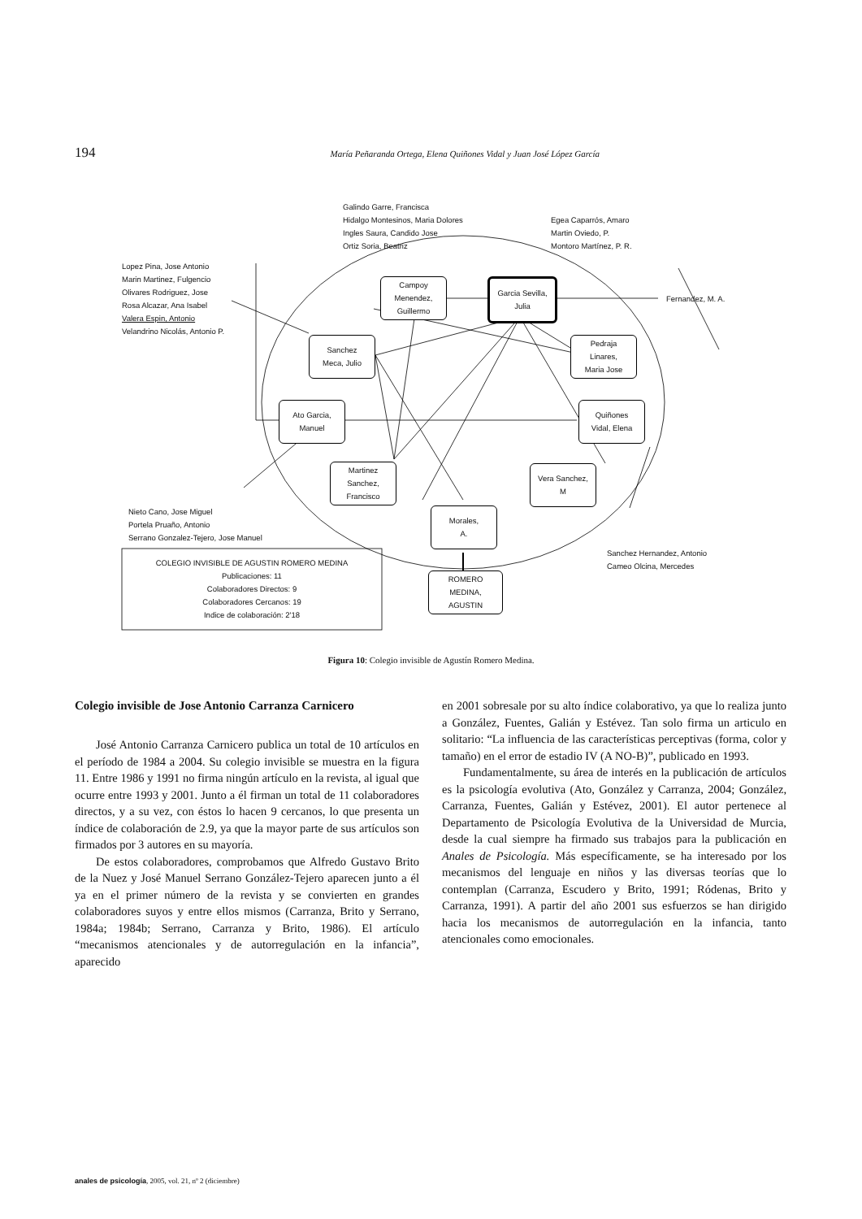194 María Peñaranda Ortega, Elena Quiñones Vidal y Juan José López García
Galindo Garre, Francisca
Hidalgo Montesinos, Maria Dolores
Ingles Saura, Candido Jose
Ortiz Soria, Beatriz
Egea Caparrós, Amaro
Martin Oviedo, P.
Montoro Martínez, P. R.
Lopez Pina, Jose Antonio
Marin Martinez, Fulgencio
Olivares Rodriguez, Jose
Rosa Alcazar, Ana Isabel
Valera Espin, Antonio
Velandrino Nicolás, Antonio P.
Fernandez, M. A.
Nieto Cano, Jose Miguel
Portela Pruaño, Antonio
Serrano Gonzalez-Tejero, Jose Manuel
Sanchez Hernandez, Antonio
Cameo Olcina, Mercedes
Campoy
Menendez,
Guillermo
Garcia Sevilla,
Julia
Sanchez
Meca, Julio
Pedraja
Linares,
Maria Jose
Ato Garcia,
Manuel
Quiñones
Vidal, Elena
Martinez
Sanchez,
Francisco
Vera Sanchez,
M
Morales,
A.
ROMERO
MEDINA,
AGUSTIN
COLEGIO INVISIBLE DE AGUSTIN ROMERO MEDINA
Publicaciones: 11
Colaboradores Directos: 9
Colaboradores Cercanos: 19
Indice de colaboración: 2'18
Figura 10: Colegio invisible de Agustín Romero Medina.
Colegio invisible de Jose Antonio Carranza Carnicero
José Antonio Carranza Carnicero publica un total de 10 artículos en el período de 1984 a 2004. Su colegio invisible se muestra en la figura 11. Entre 1986 y 1991 no firma ningún artículo en la revista, al igual que ocurre entre 1993 y 2001. Junto a él firman un total de 11 colaboradores directos, y a su vez, con éstos lo hacen 9 cercanos, lo que presenta un índice de colaboración de 2.9, ya que la mayor parte de sus artículos son firmados por 3 autores en su mayoría.
De estos colaboradores, comprobamos que Alfredo Gustavo Brito de la Nuez y José Manuel Serrano González-Tejero aparecen junto a él ya en el primer número de la revista y se convierten en grandes colaboradores suyos y entre ellos mismos (Carranza, Brito y Serrano, 1984a; 1984b; Serrano, Carranza y Brito, 1986). El artículo “mecanismos atencionales y de autorregulación en la infancia”, aparecido
en 2001 sobresale por su alto índice colaborativo, ya que lo realiza junto a González, Fuentes, Galián y Estévez. Tan solo firma un articulo en solitario: “La influencia de las características perceptivas (forma, color y tamaño) en el error de estadio IV (A NO-B)”, publicado en 1993.
Fundamentalmente, su área de interés en la publicación de artículos es la psicología evolutiva (Ato, González y Carranza, 2004; González, Carranza, Fuentes, Galián y Estévez, 2001). El autor pertenece al Departamento de Psicología Evolutiva de la Universidad de Murcia, desde la cual siempre ha firmado sus trabajos para la publicación en Anales de Psicología. Más específicamente, se ha interesado por los mecanismos del lenguaje en niños y las diversas teorías que lo contemplan (Carranza, Escudero y Brito, 1991; Ródenas, Brito y Carranza, 1991). A partir del año 2001 sus esfuerzos se han dirigido hacia los mecanismos de autorregulación en la infancia, tanto atencionales como emocionales.
anales de psicología, 2005, vol. 21, nº 2 (diciembre)